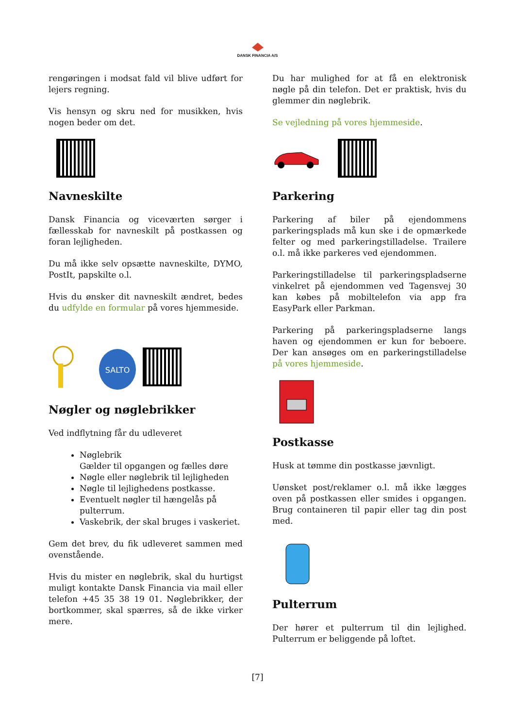DANSK FINANCIA A/S
rengøringen i modsat fald vil blive udført for lejers regning.
Vis hensyn og skru ned for musikken, hvis nogen beder om det.
Navneskilte
Dansk Financia og viceværten sørger i fællesskab for navneskilt på postkassen og foran lejligheden.
Du må ikke selv opsætte navneskilte, DYMO, PostIt, papskilte o.l.
Hvis du ønsker dit navneskilt ændret, bedes du udfylde en formular på vores hjemmeside.
SALTO
Nøgler og nøglebrikker
Ved indflytning får du udleveret
Nøglebrik
Gælder til opgangen og fælles døre
Nøgle eller nøglebrik til lejligheden
Nøgle til lejlighedens postkasse.
Eventuelt nøgler til hængelås på pulterrum.
Vaskebrik, der skal bruges i vaskeriet.
Gem det brev, du fik udleveret sammen med ovenstående.
Hvis du mister en nøglebrik, skal du hurtigst muligt kontakte Dansk Financia via mail eller telefon +45 35 38 19 01. Nøglebrikker, der bortkommer, skal spærres, så de ikke virker mere.
Du har mulighed for at få en elektronisk nøgle på din telefon. Det er praktisk, hvis du glemmer din nøglebrik.
Se vejledning på vores hjemmeside.
Parkering
Parkering af biler på ejendommens parkeringsplads må kun ske i de opmærkede felter og med parkeringstilladelse. Trailere o.l. må ikke parkeres ved ejendommen.
Parkeringstilladelse til parkeringspladserne vinkelret på ejendommen ved Tagensvej 30 kan købes på mobiltelefon via app fra EasyPark eller Parkman.
Parkering på parkeringspladserne langs haven og ejendommen er kun for beboere. Der kan ansøges om en parkeringstilladelse på vores hjemmeside.
Postkasse
Husk at tømme din postkasse jævnligt.
Uønsket post/reklamer o.l. må ikke lægges oven på postkassen eller smides i opgangen. Brug containeren til papir eller tag din post med.
Pulterrum
Der hører et pulterrum til din lejlighed. Pulterrum er beliggende på loftet.
[7]